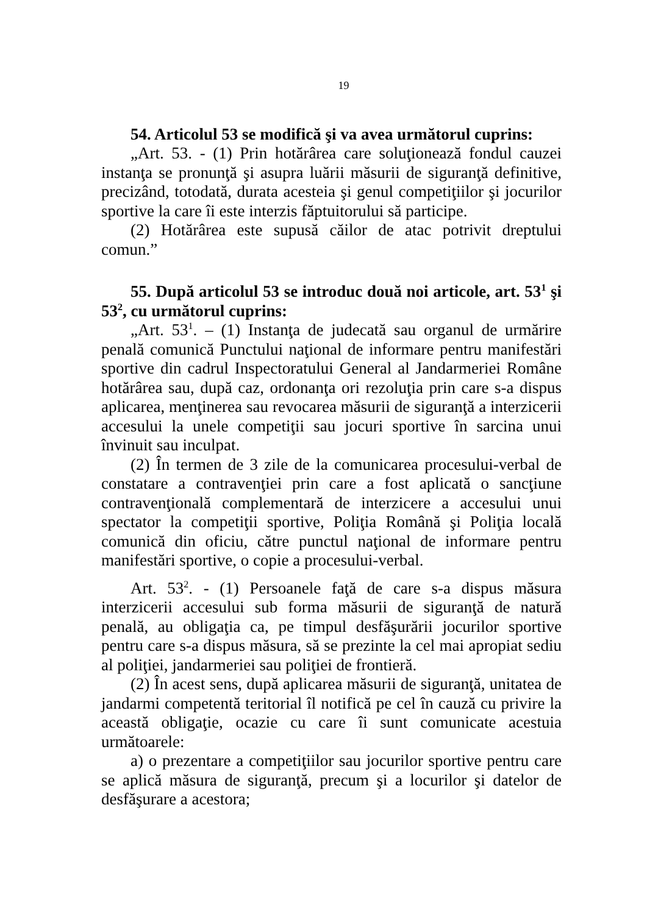19
54. Articolul 53 se modifică şi va avea următorul cuprins:
„Art. 53. - (1) Prin hotărârea care soluţionează fondul cauzei instanţa se pronunţă şi asupra luării măsurii de siguranţă definitive, precizând, totodată, durata acesteia şi genul competiţiilor şi jocurilor sportive la care îi este interzis făptuitorului să participe.
(2) Hotărârea este supusă căilor de atac potrivit dreptului comun.”
55. După articolul 53 se introduc două noi articole, art. 53<sup>1</sup> şi 53<sup>2</sup>, cu următorul cuprins:
„Art. 53<sup>1</sup>. – (1) Instanţa de judecată sau organul de urmărire penală comunică Punctului naţional de informare pentru manifestări sportive din cadrul Inspectoratului General al Jandarmeriei Române hotărârea sau, după caz, ordonanţa ori rezoluţia prin care s-a dispus aplicarea, menţinerea sau revocarea măsurii de siguranţă a interzicerii accesului la unele competiţii sau jocuri sportive în sarcina unui învinuit sau inculpat.
(2) În termen de 3 zile de la comunicarea procesului-verbal de constatare a contravenţiei prin care a fost aplicată o sancţiune contravenţională complementară de interzicere a accesului unui spectator la competiţii sportive, Poliţia Română şi Poliţia locală comunică din oficiu, către punctul naţional de informare pentru manifestări sportive, o copie a procesului-verbal.
Art. 53<sup>2</sup>. - (1) Persoanele faţă de care s-a dispus măsura interzicerii accesului sub forma măsurii de siguranţă de natură penală, au obligaţia ca, pe timpul desfăşurării jocurilor sportive pentru care s-a dispus măsura, să se prezinte la cel mai apropiat sediu al poliţiei, jandarmeriei sau poliţiei de frontieră.
(2) În acest sens, după aplicarea măsurii de siguranţă, unitatea de jandarmi competentă teritorial îl notifică pe cel în cauză cu privire la această obligaţie, ocazie cu care îi sunt comunicate acestuia următoarele:
a) o prezentare a competiţiilor sau jocurilor sportive pentru care se aplică măsura de siguranţă, precum şi a locurilor şi datelor de desfăşurare a acestora;